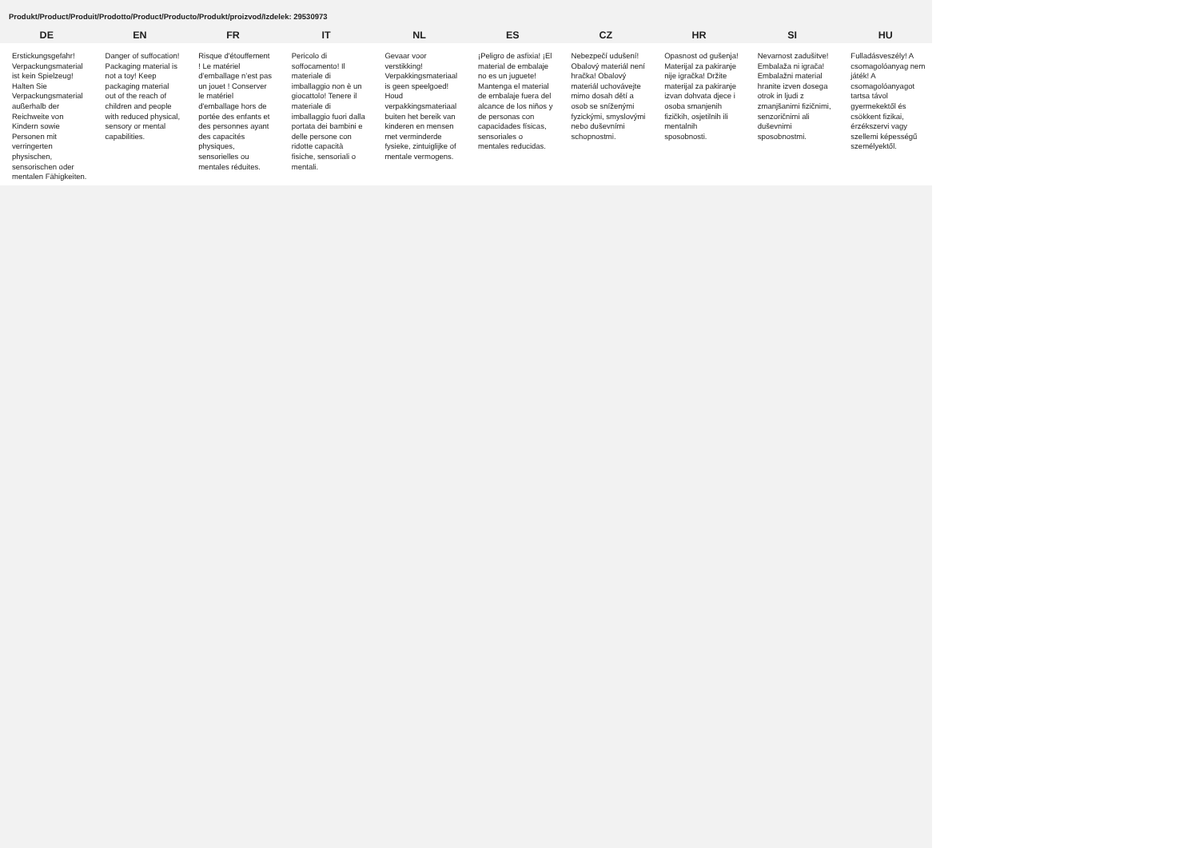Produkt/Product/Produit/Prodotto/Product/Producto/Produkt/proizvod/Izdelek: 29530973
| DE | EN | FR | IT | NL | ES | CZ | HR | SI | HU |
| --- | --- | --- | --- | --- | --- | --- | --- | --- | --- |
| Erstickungsgefahr! Verpackungsmaterial ist kein Spielzeug! Halten Sie Verpackungsmaterial außerhalb der Reichweite von Kindern sowie Personen mit verringerten physischen, sensorischen oder mentalen Fähigkeiten. | Danger of suffocation! Packaging material is not a toy! Keep packaging material out of the reach of children and people with reduced physical, sensory or mental capabilities. | Risque d'étouffement ! Le matériel d’emballage n’est pas un jouet ! Conserver le matériel d'emballage hors de portée des enfants et des personnes ayant des capacités physiques, sensorielles ou mentales réduites. | Pericolo di soffocamento! Il materiale di imballaggio non è un giocattolo! Tenere il materiale di imballaggio fuori dalla portata dei bambini e delle persone con ridotte capacità fisiche, sensoriali o mentali. | Gevaar voor verstikking! Verpakkingsmateriaal is geen speelgoed! Houd verpakkingsmateriaal buiten het bereik van kinderen en mensen met verminderde fysieke, zintuiglijke of mentale vermogens. | ¡Peligro de asfixia! ¡El material de embalaje no es un juguete! Mantenga el material de embalaje fuera del alcance de los niños y de personas con capacidades físicas, sensoriales o mentales reducidas. | Nebezpečí udušení! Obalový materiál není hračka! Obalový materiál uchovávejte mimo dosah dětí a osob se sníženými fyzickými, smyslovými nebo duševními schopnostmi. | Opasnost od gušenja! Materijal za pakiranje nije igračka! Držite materijal za pakiranje izvan dohvata djece i osoba smanjenih fizičkih, osjetilnih ili mentalnih sposobnosti. | Nevarnost zadušitve! Embalaža ni igrača! Embalažni material hranite izven dosega otrok in ljudi z zmanjšanimi fizičnimi, senzoričnimi ali duševnimi sposobnostmi. | Fulladásveszély! A csomagolóanyag nem játék! A csomagolóanyagot tartsa távol gyermekektől és csökkent fizikai, érzékszervi vagy szellemi képességű személyektől. |